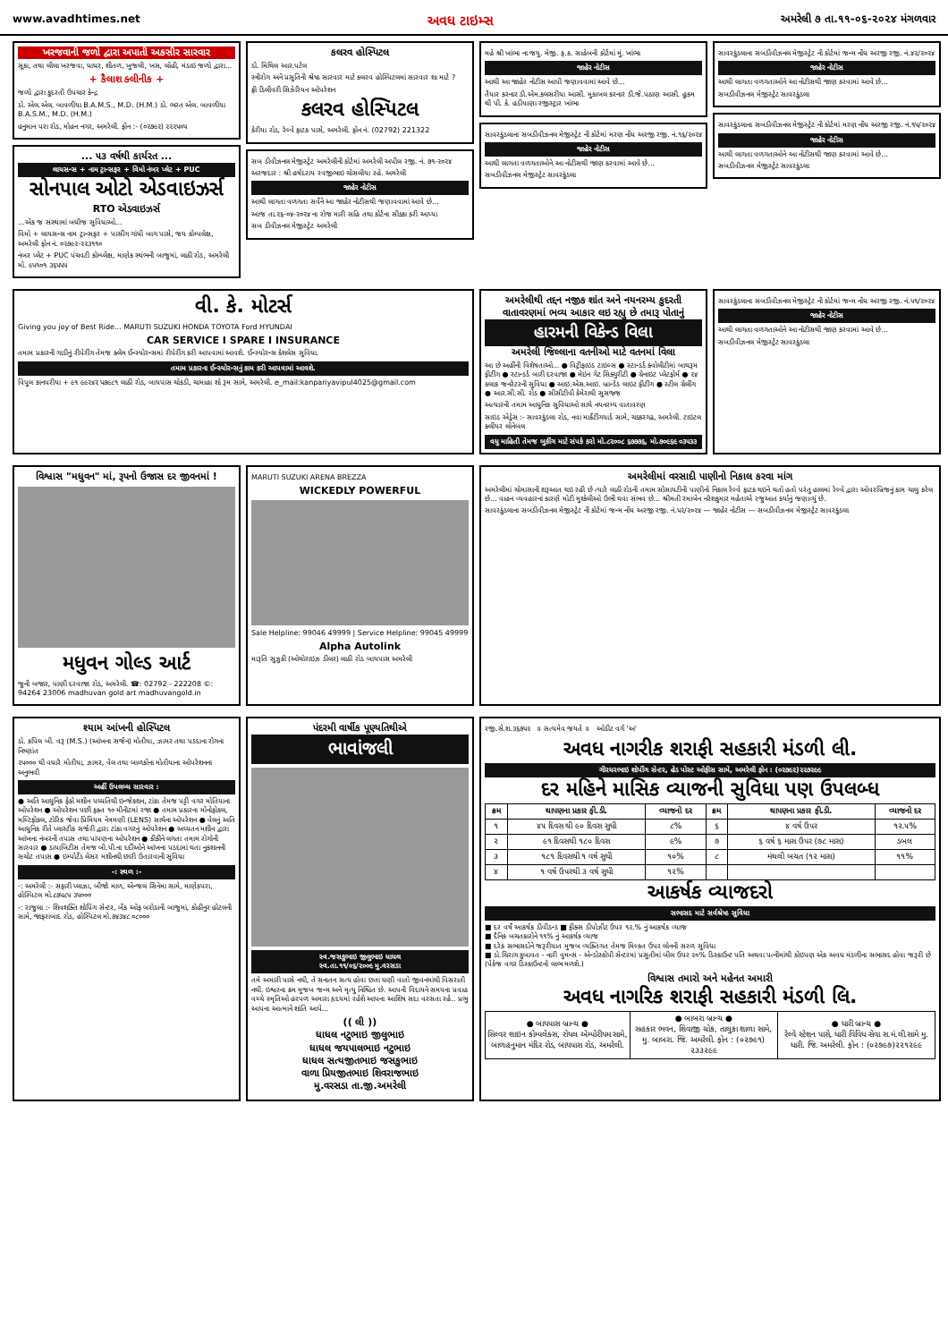www.avadhtimes.net અવધ ટાઇમ્સ અમરેલી ૭ તા.૧૧-૦૬-૨૦૨૪ મંગળવાર
ખરજવાની જળો દ્વારા અપાતી અકસીર સારવાર
સૂકા, તથા લીલા ખરજવા, ધાધર, શીતળ, ખુજલી, ખસ, લોહી, મંડાઇ જળો દ્વારા...
+ કૈલાશ ક્લીનીક +
જળો દ્વારા કુદરતી ઉપચાર કેન્દ્ર
ડો. એલ.એલ. બાવળીયા B.A.M.S., M.D. (H.M.) ડો. ભરત એલ. બાવળીયા B.A.S.M., M.D. (H.M.)
હનુમાન પરા રોડ, મોહન નગર, અમરેલી. ફોન :- (૦૨૭૯૨) ૨૨૨૫૦૫
... ૫૩ વર્ષથી કાર્યરત ...
લાયસન્સ + નામ ટ્રાન્સફર + વિમો નંબર પ્લેટ + PUC
સોનપાલ ઓટો એડવાઇઝર્સ
RTO એડવાઇઝર્સ
...એક જ સંસ્થામાં બધીજ સુવિધાઓ...
વિમો + લાયસન્સ નામ ટ્રાન્સફર + પાસીંગ ગાંધી બાગ પાસે, જય કોમ્પલેક્ષ, અમરેલી ફોન નં. ૦૨૭૯૨-૨૨૩૧૧૦
નંબર પ્લેટ + PUC પંચવટી કોમ્પ્લેક્ષ, માણેક સ્થંભની બાજુમાં, લાઠી રોડ, અમરેલી મો. ૯૫૧૦૧ ૩૬૫૫૫
કલરવ હોસ્પિટલ
ડો. મિથિલ આર.પટેલ
સ્ત્રીરોગ અને પ્રસુતિની શ્રેષ્ઠ સારવાર માટે કલરવ હોસ્પિટલમાં સારવાર શા માટે ?
ફ્રી ડિલીવરી સિઝેરિયન ઓપરેશન
કલરવ હોસ્પિટલ
કેરીયા રોડ, રેલ્વે ફાટક પાસે, અમરેલી. ફોન નં. (02792) 221322
સબ ડીવીઝનલ મેજીસ્ટ્રેટ અમરેલીની કોર્ટમાં અમરેલી અપીલ રજી. નં. ૭૧-૨૦૨૪
અરજદાર : શ્રી હર્ષદરાય રવજીભાઇ ચોસલીયા રહે. અમરેલી
જાહેર નોટીસ
આથી લાગતા વળગતા સર્વેને આ જાહેર નોટીસથી જણાવવામાં આવે છે...
આજ તા.૨૬-૦૪-૨૦૨૪ ના રોજ મારી સહિ તથા કોર્ટના સીક્કા કરી આપ્યા
સબ ડીવીઝનલ મેજીસ્ટ્રેટ અમરેલી
મહે શ્રી ખાંભા ના જયુ. મેજી. ફ.ક. સાહેબની કોર્ટમાં મું. ખાંભા
જાહેર નોટીસ
આથી આ જાહેર નોટીસ આપી જણાવવામાં આવે છે...
તૈયાર કરનાર ડી.એમ.કલસરીયા આસી. મુકાબલ કરનાર ડી.જે.પઠાણ આસી. હુકમ થી પી. કે. હડીયાણા રજીસ્ટ્રાર ખાંભા
સાવરકુંડલાના સબડીવીઝનલ મેજીસ્ટ્રેટ ની કોર્ટમાં મરણ નોંધ અરજી રજી. નં.૧૬/૨૦૨૪
જાહેર નોટીસ
આથી લાગતા વળગતાઓને આ નોટીસથી જાણ કરવામાં આવે છે...
સબડીવીઝનલ મેજીસ્ટ્રેટ સાવરકુંડલા
સાવરકુંડલાના સબડીવીઝનલ મેજીસ્ટ્રેટ ની કોર્ટમાં જન્મ નોંધ અરજી રજી. નં.૪૨/૨૦૨૪
જાહેર નોટીસ
આથી લાગતા વળગતાઓને આ નોટીસથી જાણ કરવામાં આવે છે...
સબડીવીઝનલ મેજીસ્ટ્રેટ સાવરકુંડલા
સાવરકુંડલાના સબડીવીઝનલ મેજીસ્ટ્રેટ ની કોર્ટમાં મરણ નોંધ અરજી રજી. નં.૧૫/૨૦૨૪
જાહેર નોટીસ
આથી લાગતા વળગતાઓને આ નોટીસથી જાણ કરવામાં આવે છે...
સબડીવીઝનલ મેજીસ્ટ્રેટ સાવરકુંડલા
વી. કે. મોટર્સ
Giving you joy of Best Ride... MARUTI SUZUKI HONDA TOYOTA Ford HYUNDAI
CAR SERVICE I SPARE I INSURANCE
તમામ પ્રકારની ગાડીનું રીપેરીંગ તેમજ ક્લેમ ઈન્સ્યોરન્સમાં રીપેરીંગ કરી આપવામાં આવશે. ઈન્સ્યોરન્સ કેશલેસ સુવિધા.
તમામ પ્રકારના ઈન્સ્યોરન્સનું કામ કરી આપવામાં આવશે.
વિપુલ કાનપરીયા + ૯૧ ૯૯૨૪૨ ૫૭૯૮૧ લાઠી રોડ, બાયપાસ ચોકડી, ચામાહા શો રૂમ સામે, અમરેલી. e_mail:kanpariyavipul4025@gmail.com
અમરેલીથી તદ્દન નજીક શાંત અને નયનરમ્ય કુદરતી વાતાવરણમાં ભવ્ય આકાર લઇ રહ્યુ છે તમારૂ પોતાનું
હારમની વિકેન્ડ વિલા
અમરેલી જિલ્લાના વતનીઓ માટે વતનમાં વિલા
આ છે અહીંની વિશેષતાઓ... ● વિટ્રીફાઇડ ટાઇલ્સ ● સ્ટાન્ડર્ડ ક્વોલીટીમાં બાથરૂમ ફીટીંગ ● સ્ટાન્ડર્ડ બારી દરવાજા ● મેઇન ગેટ સિક્યુરીટી ● ગ્રેનાઇટ પ્લેટફોર્મ ● ૨૪ કલાક જનરેટરની સુવિધા ● આઇ.એસ.આઇ. બ્રાન્ડેડ લાઇટ ફીટીંગ ● સ્ટીલ ગ્રેલીંગ ● આર.સી.સી. રોડ ● સીસીટીવી કેમેરાથી સુસજ્જ
અત્યારની તમામ આધુનિક સુવિધાઓ સાથે નયનરમ્ય વાતાવરણ
સાઇડ એડ્રેસ :- સાવરકુંડલા રોડ, નવા માર્કેટીંગયાર્ડ સામે, ચક્કરગઢ, અમરેલી. ટાઇટલ ક્લીયર લોનેબલ
વધુ માહિતી તેમજ બુકીંગ માટે સંપર્ક કરો મો.૮૨૦૦૮ ૬૭૭૭૬, મો.૭૦૯૬૯ ૦૩૫૩૩
સાવરકુંડલાના સબડીવીઝનલ મેજીસ્ટ્રેટ ની કોર્ટમાં જન્મ નોંધ અરજી રજી. નં.૫૧/૨૦૨૪
જાહેર નોટીસ
આથી લાગતા વળગતાઓને આ નોટીસથી જાણ કરવામાં આવે છે...
સબડીવીઝનલ મેજીસ્ટ્રેટ સાવરકુંડલા
વિશ્વાસ "મધુવન" માં, રૂપનો ઉજાસ દર જીવનમાં !
મધુવન ગોલ્ડ આર્ટ
જુની બજાર, પાણી દરવાજા રોડ, અમરેલી. ☎: 02792 - 222208 ©: 94264 23006 madhuvan gold art madhuvangold.in
MARUTI SUZUKI ARENA BREZZA
WICKEDLY POWERFUL
Sale Helpline: 99046 49999 | Service Helpline: 99045 49999
Alpha Autolink
મારૂતિ સુઝુકી (ઓથોરાઇઝ ડીલર) લાઠી રોડ બાયપાસ અમરેલી
અમરેલીમાં વરસાદી પાણીનો નિકાલ કરવા માંગ
અમરેલીમાં ચોમાસાની શરૂઆત થઇ રહી છે ત્યારે લાઠી રોડની તમામ સોસાયટીની પાણીનો નિકાલ રેલ્વે ફાટક થઇને થતો હતો પરંતુ હાલમાં રેલ્વે દ્વારા ઓવરબ્રિજનું કામ ચાલુ કરેલ છે... વાહન વ્યવહારનાં કારણે મોટી મુશ્કેલીઓ ઉભી થવા સંભવ છે... શ્રીમતી રમાબેન નરેશકુમાર મહેતાએ રજુઆત કર્યાનું જણાવ્યું છે.
સાવરકુંડલાના સબડીવીઝનલ મેજીસ્ટ્રેટ ની કોર્ટમાં જન્મ નોંધ અરજી રજી. નં.૫૨/૨૦૨૪ — જાહેર નોટીસ — સબડીવીઝનલ મેજીસ્ટ્રેટ સાવરકુંડલા
શ્યામ આંખની હોસ્પિટલ
ડો. કપિલ બી. વરૂ (M.S.) (આંખના સર્જન) મોતીયા, ઝામર તથા પડદાના રોગના નિષ્ણાંત
૨૫૦૦૦ થી વધારે મોતીયા, ઝામર, વેલ તથા બાળકોના મોતીયાના ઓપરેશનના અનુભવી
અહીં ઉપલબ્ધ સારવાર :
● અતિ આધુનિક ફેકો મશીન પધ્ધતિથી ઇન્જેકશન, ટાંકા તેમજ પટ્ટી વગર મોતિયાના ઓપરેશન ● ઓપરેશન પછી ફક્ત ૧૦ મીનીટમાં રજા ● તમામ પ્રકારના મોનોફોકલ, મલ્ટિફોકલ, ટોરિક જેવા પ્રિમિયમ નેત્રમણી (LENS) સાથેના ઓપરેશન ● વેલનું અતિ આધુનિક રીતે પ્લાસ્ટીક સર્જરી દ્વારા ટાંકા વગરનું ઓપરેશન ● અધ્યતન મશીન દ્વારા આંખના નંબરની તપાસ તથા પાંપણના ઓપરેશન ● કીકીને લગતા તમામ રોગોની સારવાર ● ડાયાબિટીસ તેમજ બી.પી.ના દર્દીઓને આંખના પડદામાં થતા નુકશાનની સચોટ તપાસ ● ઇમ્પોર્ટેડ લેસર મશીનથી છારી ઉતારવાની સુવિધા
-: સ્થળ :-
-: અમરેલી :- સફારી પ્લાઝા, બીજો માળ, એન્જલ સિનેમા સામે, માણેકપરા, હોસ્પિટલ મો.૮૭૫૮૫ ૩૫૦૦૦
-: રાજુલા :- શિવશક્તિ શોપિંગ સેન્ટર, બેંક ઓફ બરોડાની બાજુમાં, કોહીનુર હોટલની સામે, જાફરાબાદ રોડ, હોસ્પિટલ મો.૭૪૩૪૮ ૦૮૦૦૦
પંદરમી વાર્ષીક પૂણ્યતિથીએ
ભાવાંજલી
સ્વ.જસકુભાઇ જીલુભાઇ ધાધલ
સ્વ.તા.૧૧/૦૬/૨૦૦૯ મુ.વરસડા
તમે અમારી પાસે નથી, તે સનાતન સત્ય હોવા છતા ઘણી વાતો જીવનમાંથી વિસરાતી નથી. ઇશ્વરના ક્રમ મુજબ જન્મ અને મૃત્યુ નિશ્ચિત છે. આપની વિદાયને સમયના પ્રવાહ વચ્ચે સ્મૃતિઓ હરપળ અમારા હૃદયમાં રહેશે આપના આશિષ સદા વરસતા રહે.. પ્રભુ આપના આત્માને શાંતિ આપે...
(( લી ))
ધાધલ નટુભાઇ જીલુભાઇ
ધાધલ જયપાલભાઇ નટુભાઇ
ધાધલ સત્યજીતભાઇ જસકુભાઇ
વાળા પ્રિયજીતભાઇ શિવરાજભાઇ
મુ.વરસડા તા.જી.અમરેલી
રજી.સે.શ.૩૬૭૫૨ ॥ સત્યમેવ જયતે ॥ ઓડીટ વર્ગ 'અ'
અવધ નાગરીક શરાફી સહકારી મંડળી લી.
ગીરધરભાઇ શોપીંગ સેન્ટર, હેડ પોસ્ટ ઓફીસ સામે, અમરેલી ફોન : (૦૨૭૯૨)૨૨૭૨૯૯
દર મહિને માસિક વ્યાજની સુવિધા પણ ઉપલબ્ધ
| ક્રમ | થાપણના પ્રકાર ફી.ડી. | વ્યાજનો દર | ક્રમ | થાપણના પ્રકાર ફી.ડી. | વ્યાજનો દર |
| --- | --- | --- | --- | --- | --- |
| ૧ | ૪૫ દિવસ થી ૯૦ દિવસ સુધી | ૮% | ૬ | ૪ વર્ષ ઉપર | ૧૨.૫% |
| ૨ | ૯૧ દિવસથી ૧૮૦ દિવસ | ૯% | ૭ | ૬ વર્ષ ૬ માસ ઉપર (૭૮ માસ) | ડબલ |
| ૩ | ૧૮૧ દિવસથી ૧ વર્ષ સુધી | ૧૦% | ૮ | મંથલી બચત (૧૨ માસ) | ૧૧% |
| ૪ | ૧ વર્ષ ઉપરથી ૩ વર્ષ સુધી | ૧૨% | | | |
આકર્ષક વ્યાજદરો
સભાસદ માટે સર્વશ્રેષ્ઠ સુવિધા
■ દર વર્ષે આકર્ષક ડીવીડન્ડ ■ ફીક્સ ડીપોઝીટ ઉપર ૧૨.% નું આકર્ષક વ્યાજ
■ દૈનિક બચતકારોને ૧૧% નું આકર્ષક વ્યાજ
■ દરેક સભાસદોને જરૂરીયાત મુજબ વ્યક્તિગત તેમજ મિલ્કત ઉપર લોનની સરળ સુવિધા
■ ડો.ચિરાગ કુબાવત - નારી વુમન્સ - એન્ડોસ્કોપી સેન્ટરમાં પ્રસુતીમાં બીલ ઉપર ૨૦% ડિસ્કાઉન્ટ પતિ અથવા પત્નીમાંથી કોઇપણ એક અવધ મંડળીના સભાસદ હોવા જરૂરી છે (પેકેજ વગર ડિસ્કાઉન્ટનો લાભ મળશે.)
વિશ્વાસ તમારો અને મહેનત અમારી
અવધ નાગરિક શરાફી સહકારી મંડળી લિ.
| ● બાયપાસ બ્રાન્ચ ● સિલ્વર શાઇન કોમ્પલેક્સ, રોયલ એમ્પોરીયમ સામે, બાળહનુમાન મંદિર રોડ, બાયપાસ રોડ, અમરેલી. | ● બાબરા બ્રાન્ચ ● સહકાર ભવન, શિવાજી ચોક, તાલુકા શાળા સામે, મુ. બાબરા. જિ. અમરેલી. ફોન : (૦૨૭૯૧) ૨૩૩૨૯૯ | ● ધારી બ્રાન્ચ ● રેલ્વે સ્ટેશન પાસે, ધારી વિવિધ સેવા સ.મં.લી.સામે મુ. ધારી. જિ. અમરેલી. ફોન : (૦૨૭૯૭)૨૨૧૨૯૯ |